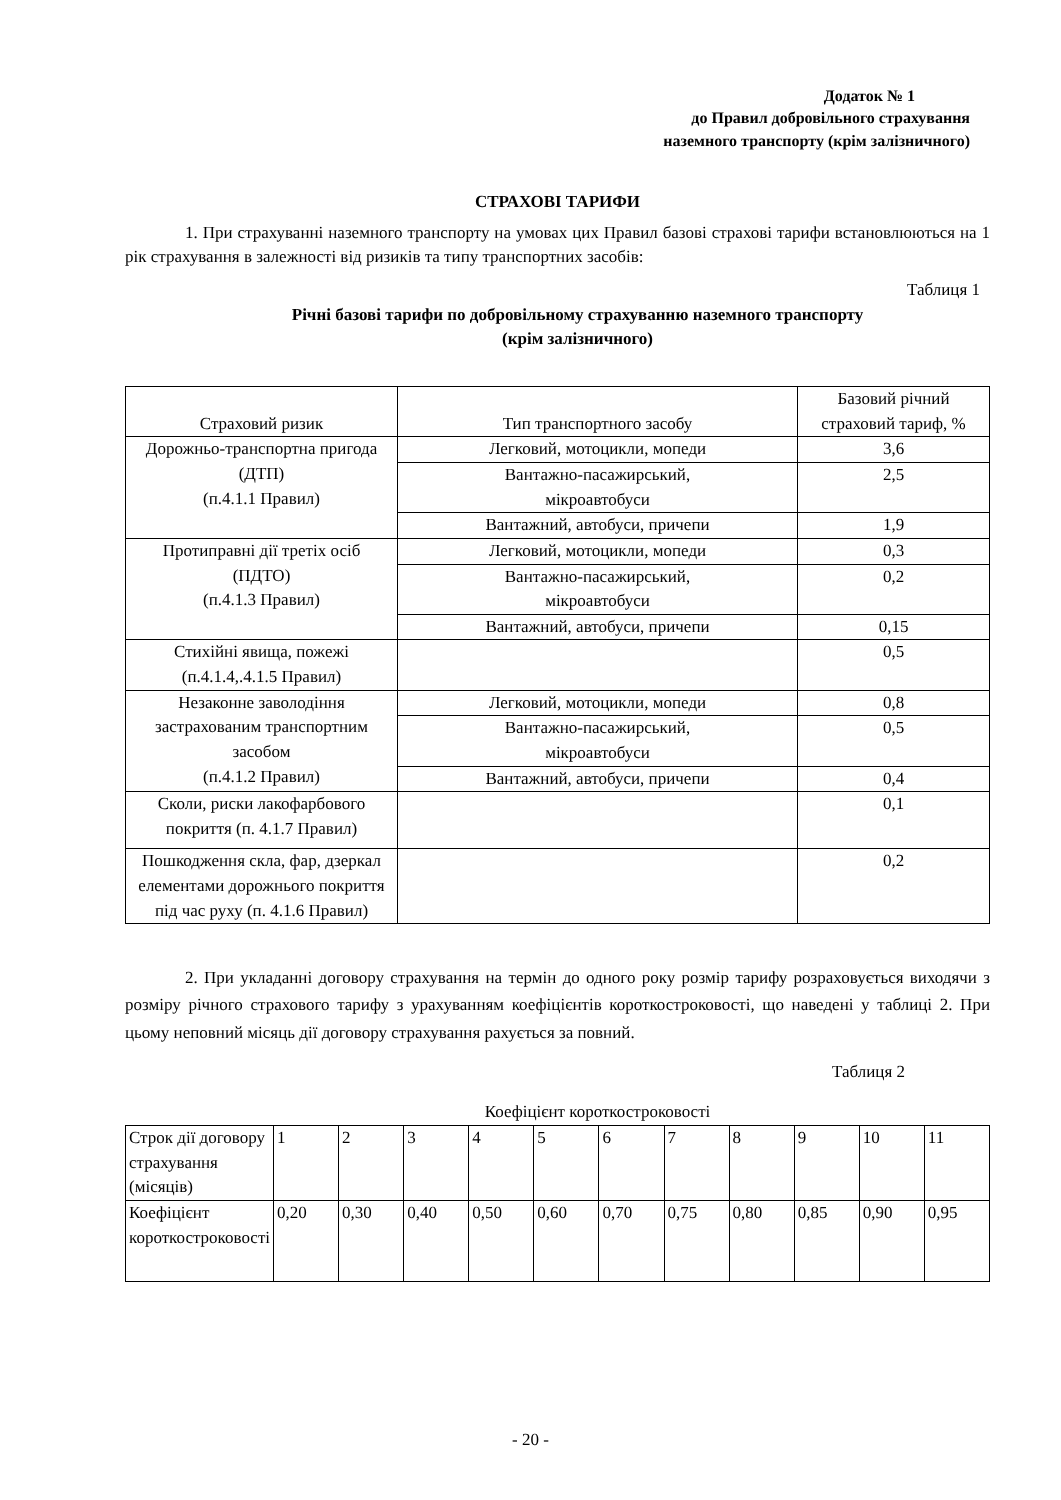Додаток № 1
до Правил добровільного страхування
наземного транспорту (крім залізничного)
СТРАХОВІ ТАРИФИ
1. При страхуванні наземного транспорту на умовах цих Правил базові страхові тарифи встановлюються на 1 рік страхування в залежності від ризиків та типу транспортних засобів:
Таблиця 1
Річні базові тарифи по добровільному страхуванню наземного транспорту
(крім залізничного)
| Страховий ризик | Тип транспортного засобу | Базовий річний страховий тариф, % |
| --- | --- | --- |
| Дорожньо-транспортна пригода (ДТП) (п.4.1.1 Правил) | Легковий, мотоцикли, мопеди | 3,6 |
| | Вантажно-пасажирський, мікроавтобуси | 2,5 |
| | Вантажний, автобуси, причепи | 1,9 |
| Протиправні дії третіх осіб (ПДТО) (п.4.1.3 Правил) | Легковий, мотоцикли, мопеди | 0,3 |
| | Вантажно-пасажирський, мікроавтобуси | 0,2 |
| | Вантажний, автобуси, причепи | 0,15 |
| Стихійні явища, пожежі (п.4.1.4,.4.1.5 Правил) | | 0,5 |
| Незаконне заволодіння застрахованим транспортним засобом (п.4.1.2 Правил) | Легковий, мотоцикли, мопеди | 0,8 |
| | Вантажно-пасажирський, мікроавтобуси | 0,5 |
| | Вантажний, автобуси, причепи | 0,4 |
| Сколи, риски лакофарбового покриття (п. 4.1.7 Правил) | | 0,1 |
| Пошкодження скла, фар, дзеркал елементами дорожнього покриття під час руху (п. 4.1.6 Правил) | | 0,2 |
2. При укладанні договору страхування на термін до одного року розмір тарифу розраховується виходячи з розміру річного страхового тарифу з урахуванням коефіцієнтів короткостроковості, що наведені у таблиці 2. При цьому неповний місяць дії договору страхування рахується за повний.
Таблиця 2
Коефіцієнт короткостроковості
| Строк дії договору страхування (місяців) | 1 | 2 | 3 | 4 | 5 | 6 | 7 | 8 | 9 | 10 | 11 |
| Коефіцієнт короткостроковості | 0,20 | 0,30 | 0,40 | 0,50 | 0,60 | 0,70 | 0,75 | 0,80 | 0,85 | 0,90 | 0,95 |
- 20 -